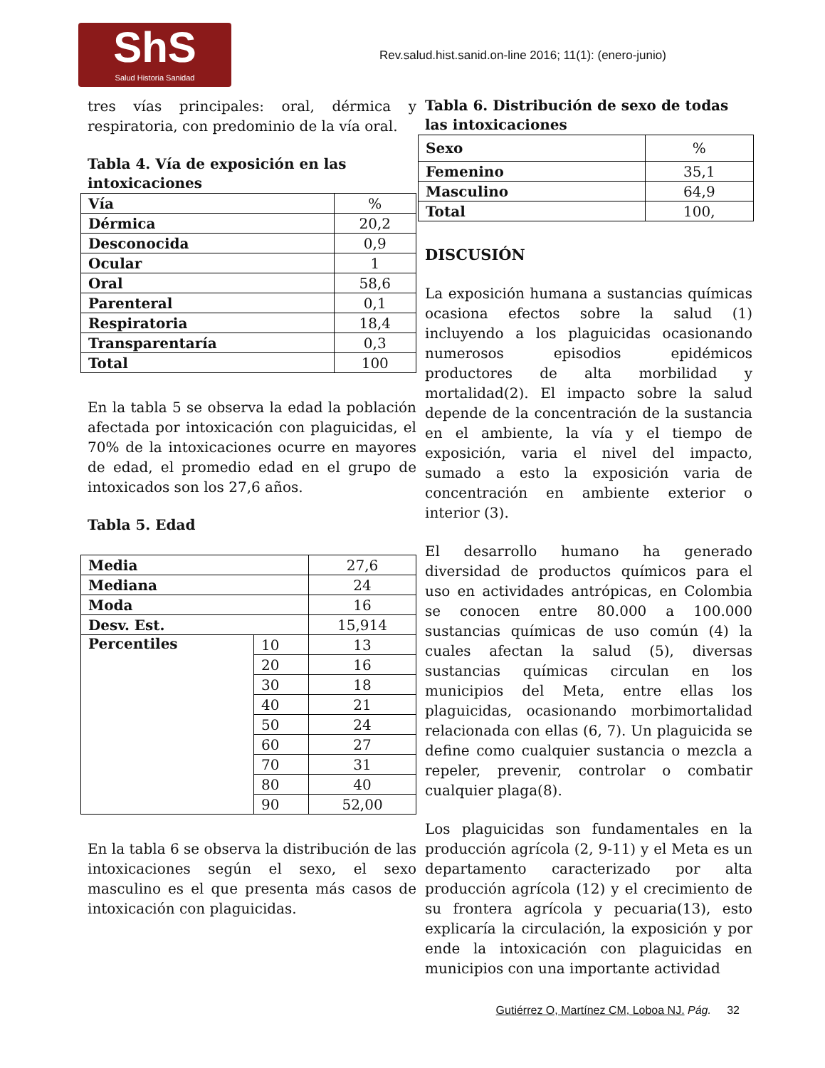ShS
Salud Historia Sanidad
Rev.salud.hist.sanid.on-line 2016; 11(1): (enero-junio)
tres vías principales: oral, dérmica y respiratoria, con predominio de la vía oral.
Tabla 4. Vía de exposición en las intoxicaciones
| Vía | % |
| Dérmica | 20,2 |
| Desconocida | 0,9 |
| Ocular | 1 |
| Oral | 58,6 |
| Parenteral | 0,1 |
| Respiratoria | 18,4 |
| Transparentaría | 0,3 |
| Total | 100 |
En la tabla 5 se observa la edad la población afectada por intoxicación con plaguicidas, el 70% de la intoxicaciones ocurre en mayores de edad, el promedio edad en el grupo de intoxicados son los 27,6 años.
Tabla 5. Edad
| Media | | 27,6 |
| Mediana | | 24 |
| Moda | | 16 |
| Desv. Est. | | 15,914 |
| Percentiles | 10 | 13 |
| | 20 | 16 |
| | 30 | 18 |
| | 40 | 21 |
| | 50 | 24 |
| | 60 | 27 |
| | 70 | 31 |
| | 80 | 40 |
| | 90 | 52,00 |
En la tabla 6 se observa la distribución de las intoxicaciones según el sexo, el sexo masculino es el que presenta más casos de intoxicación con plaguicidas.
Tabla 6. Distribución de sexo de todas las intoxicaciones
| Sexo | % |
| Femenino | 35,1 |
| Masculino | 64,9 |
| Total | 100, |
DISCUSIÓN
La exposición humana a sustancias químicas ocasiona efectos sobre la salud (1) incluyendo a los plaguicidas ocasionando numerosos episodios epidémicos productores de alta morbilidad y mortalidad(2). El impacto sobre la salud depende de la concentración de la sustancia en el ambiente, la vía y el tiempo de exposición, varia el nivel del impacto, sumado a esto la exposición varia de concentración en ambiente exterior o interior (3).
El desarrollo humano ha generado diversidad de productos químicos para el uso en actividades antrópicas, en Colombia se conocen entre 80.000 a 100.000 sustancias químicas de uso común (4) la cuales afectan la salud (5), diversas sustancias químicas circulan en los municipios del Meta, entre ellas los plaguicidas, ocasionando morbimortalidad relacionada con ellas (6, 7). Un plaguicida se define como cualquier sustancia o mezcla a repeler, prevenir, controlar o combatir cualquier plaga(8).
Los plaguicidas son fundamentales en la producción agrícola (2, 9-11) y el Meta es un departamento caracterizado por alta producción agrícola (12) y el crecimiento de su frontera agrícola y pecuaria(13), esto explicaría la circulación, la exposición y por ende la intoxicación con plaguicidas en municipios con una importante actividad
Gutiérrez O, Martínez CM, Loboa NJ. Pág. 32